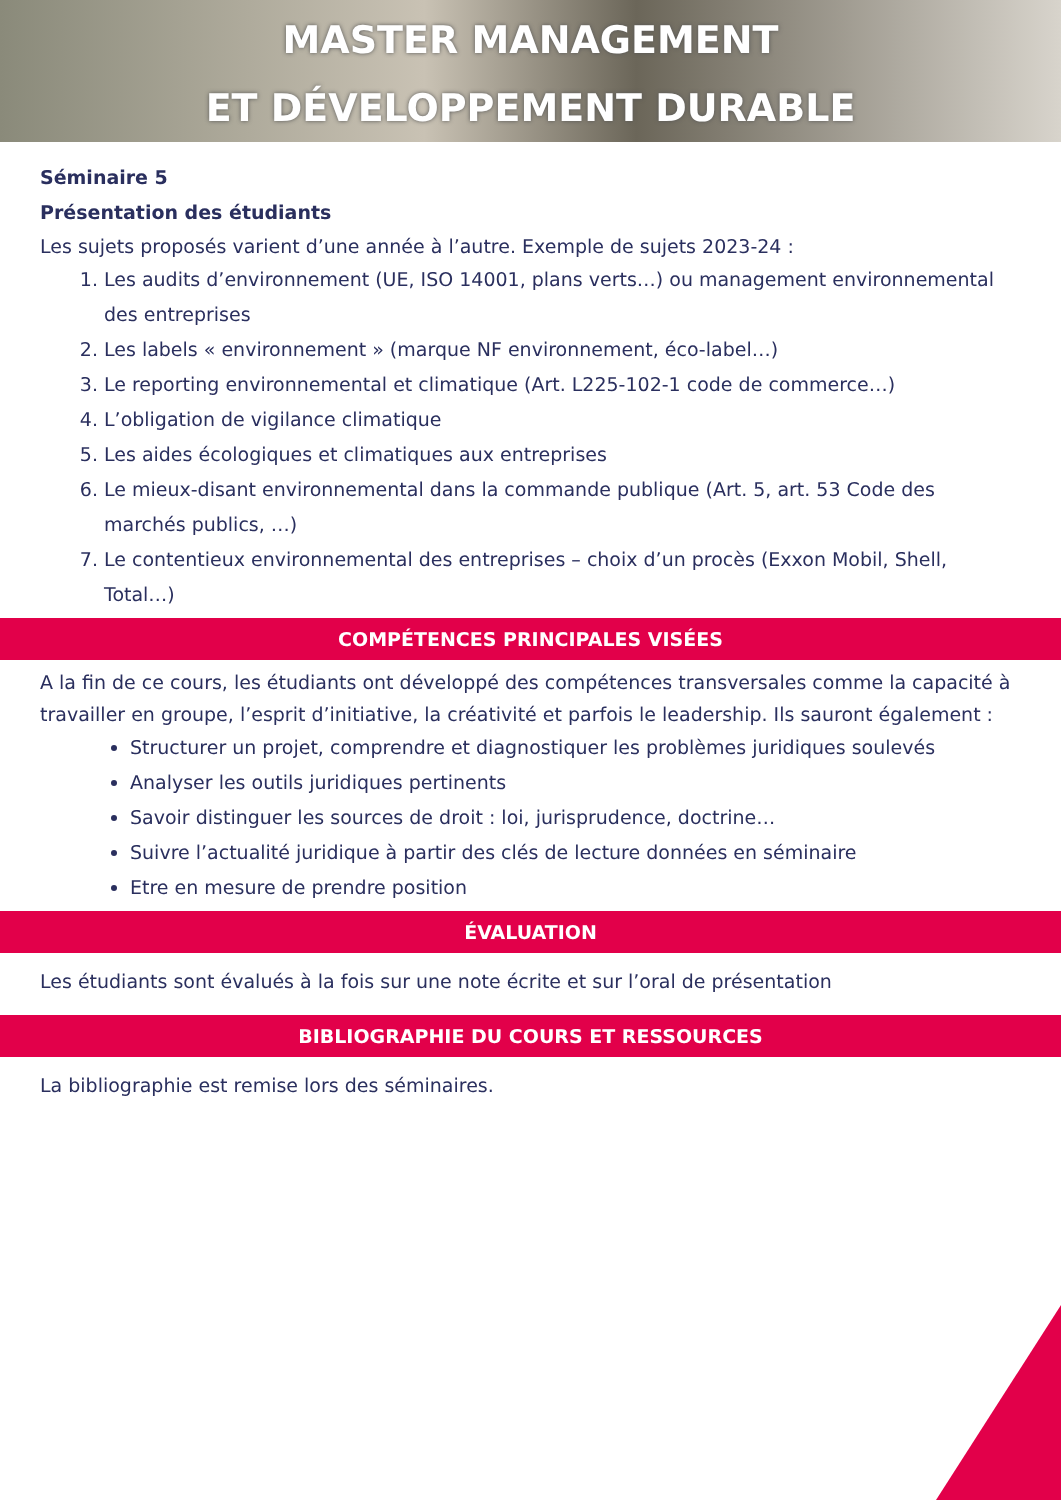MASTER MANAGEMENT
ET DÉVELOPPEMENT DURABLE
Séminaire 5
Présentation des étudiants
Les sujets proposés varient d’une année à l’autre. Exemple de sujets 2023-24 :
1. Les audits d’environnement (UE, ISO 14001, plans verts…) ou management environnemental des entreprises
2. Les labels « environnement » (marque NF environnement, éco-label…)
3. Le reporting environnemental et climatique (Art. L225-102-1 code de commerce…)
4. L’obligation de vigilance climatique
5. Les aides écologiques et climatiques aux entreprises
6. Le mieux-disant environnemental dans la commande publique (Art. 5, art. 53 Code des marchés publics, …)
7. Le contentieux environnemental des entreprises – choix d’un procès (Exxon Mobil, Shell, Total…)
COMPÉTENCES PRINCIPALES VISÉES
A la fin de ce cours, les étudiants ont développé des compétences transversales comme la capacité à travailler en groupe, l’esprit d’initiative, la créativité et parfois le leadership. Ils sauront également :
Structurer un projet, comprendre et diagnostiquer les problèmes juridiques soulevés
Analyser les outils juridiques pertinents
Savoir distinguer les sources de droit : loi, jurisprudence, doctrine…
Suivre l’actualité juridique à partir des clés de lecture données en séminaire
Etre en mesure de prendre position
ÉVALUATION
Les étudiants sont évalués à la fois sur une note écrite et sur l’oral de présentation
BIBLIOGRAPHIE DU COURS ET RESSOURCES
La bibliographie est remise lors des séminaires.